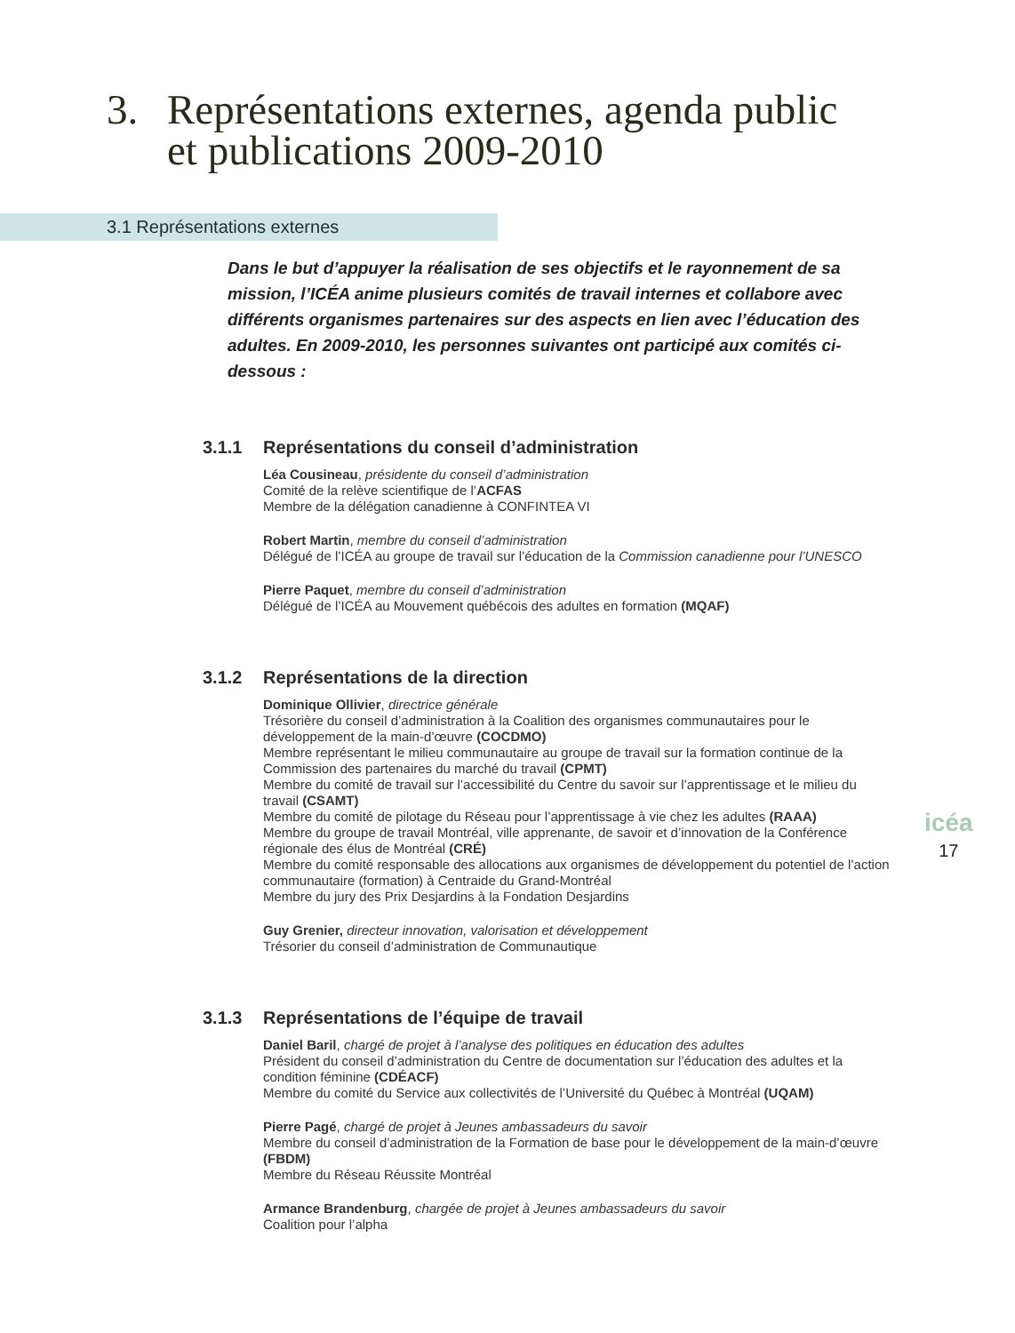3. Représentations externes, agenda public
et publications 2009-2010
3.1 Représentations externes
Dans le but d’appuyer la réalisation de ses objectifs et le rayonnement de sa mission, l’ICÉA anime plusieurs comités de travail internes et collabore avec différents organismes partenaires sur des aspects en lien avec l’éducation des adultes. En 2009-2010, les personnes suivantes ont participé aux comités ci-dessous :
3.1.1 Représentations du conseil d’administration
Léa Cousineau, présidente du conseil d’administration
Comité de la relève scientifique de l’ACFAS
Membre de la délégation canadienne à CONFINTEA VI
Robert Martin, membre du conseil d’administration
Délégué de l’ICÉA au groupe de travail sur l’éducation de la Commission canadienne pour l’UNESCO
Pierre Paquet, membre du conseil d’administration
Délégué de l’ICÉA au Mouvement québécois des adultes en formation (MQAF)
3.1.2 Représentations de la direction
Dominique Ollivier, directrice générale
Trésorière du conseil d’administration à la Coalition des organismes communautaires pour le développement de la main-d’œuvre (COCDMO)
Membre représentant le milieu communautaire au groupe de travail sur la formation continue de la Commission des partenaires du marché du travail (CPMT)
Membre du comité de travail sur l’accessibilité du Centre du savoir sur l’apprentissage et le milieu du travail (CSAMT)
Membre du comité de pilotage du Réseau pour l’apprentissage à vie chez les adultes (RAAA)
Membre du groupe de travail Montréal, ville apprenante, de savoir et d’innovation de la Conférence régionale des élus de Montréal (CRÉ)
Membre du comité responsable des allocations aux organismes de développement du potentiel de l’action communautaire (formation) à Centraide du Grand-Montréal
Membre du jury des Prix Desjardins à la Fondation Desjardins
Guy Grenier, directeur innovation, valorisation et développement
Trésorier du conseil d’administration de Communautique
3.1.3 Représentations de l’équipe de travail
Daniel Baril, chargé de projet à l’analyse des politiques en éducation des adultes
Président du conseil d’administration du Centre de documentation sur l’éducation des adultes et la condition féminine (CDÉACF)
Membre du comité du Service aux collectivités de l’Université du Québec à Montréal (UQAM)
Pierre Pagé, chargé de projet à Jeunes ambassadeurs du savoir
Membre du conseil d’administration de la Formation de base pour le développement de la main-d’œuvre (FBDM)
Membre du Réseau Réussite Montréal
Armance Brandenburg, chargée de projet à Jeunes ambassadeurs du savoir
Coalition pour l’alpha
icéa
17